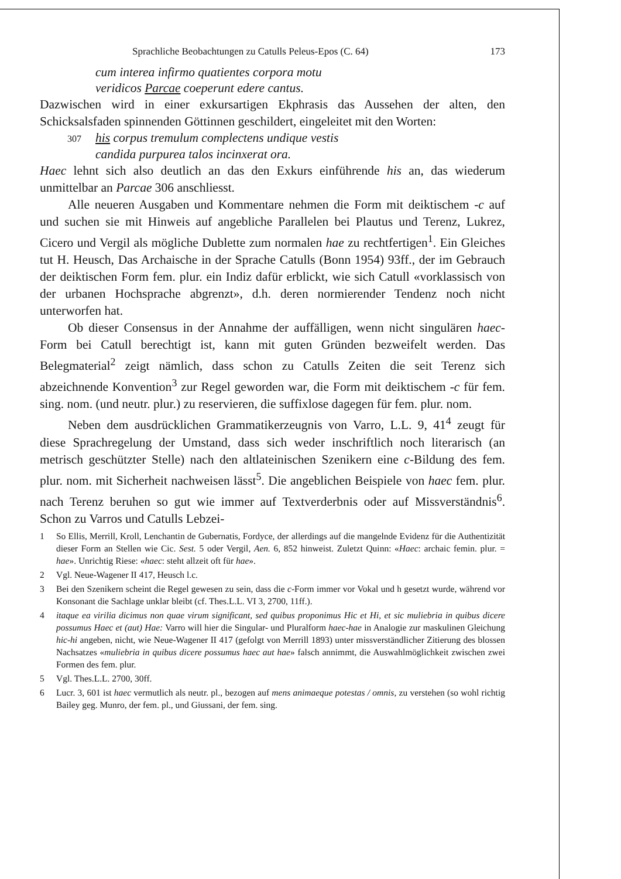Sprachliche Beobachtungen zu Catulls Peleus-Epos (C. 64) 173
cum interea infirmo quatientes corpora motu
veridicos Parcae coeperunt edere cantus.
Dazwischen wird in einer exkursartigen Ekphrasis das Aussehen der alten, den Schicksalsfaden spinnenden Göttinnen geschildert, eingeleitet mit den Worten:
307 his corpus tremulum complectens undique vestis
candida purpurea talos incinxerat ora.
Haec lehnt sich also deutlich an das den Exkurs einführende his an, das wiederum unmittelbar an Parcae 306 anschliesst.
Alle neueren Ausgaben und Kommentare nehmen die Form mit deiktischem -c auf und suchen sie mit Hinweis auf angebliche Parallelen bei Plautus und Terenz, Lukrez, Cicero und Vergil als mögliche Dublette zum normalen hae zu rechtfertigen<sup>1</sup>. Ein Gleiches tut H. Heusch, Das Archaische in der Sprache Catulls (Bonn 1954) 93ff., der im Gebrauch der deiktischen Form fem. plur. ein Indiz dafür erblickt, wie sich Catull «vorklassisch von der urbanen Hochsprache abgrenzt», d.h. deren normierender Tendenz noch nicht unterworfen hat.
Ob dieser Consensus in der Annahme der auffälligen, wenn nicht singulären haec-Form bei Catull berechtigt ist, kann mit guten Gründen bezweifelt werden. Das Belegmaterial<sup>2</sup> zeigt nämlich, dass schon zu Catulls Zeiten die seit Terenz sich abzeichnende Konvention<sup>3</sup> zur Regel geworden war, die Form mit deiktischem -c für fem. sing. nom. (und neutr. plur.) zu reservieren, die suffixlose dagegen für fem. plur. nom.
Neben dem ausdrücklichen Grammatikerzeugnis von Varro, L.L. 9, 41<sup>4</sup> zeugt für diese Sprachregelung der Umstand, dass sich weder inschriftlich noch literarisch (an metrisch geschützter Stelle) nach den altlateinischen Szenikern eine c-Bildung des fem. plur. nom. mit Sicherheit nachweisen lässt<sup>5</sup>. Die angeblichen Beispiele von haec fem. plur. nach Terenz beruhen so gut wie immer auf Textverderbnis oder auf Missverständnis<sup>6</sup>. Schon zu Varros und Catulls Lebzei-
1 So Ellis, Merrill, Kroll, Lenchantin de Gubernatis, Fordyce, der allerdings auf die mangelnde Evidenz für die Authentizität dieser Form an Stellen wie Cic. Sest. 5 oder Vergil, Aen. 6, 852 hinweist. Zuletzt Quinn: «Haec: archaic femin. plur. = hae». Unrichtig Riese: «haec: steht allzeit oft für hae».
2 Vgl. Neue-Wagener II 417, Heusch l.c.
3 Bei den Szenikern scheint die Regel gewesen zu sein, dass die c-Form immer vor Vokal und h gesetzt wurde, während vor Konsonant die Sachlage unklar bleibt (cf. Thes.L.L. VI 3, 2700, 11ff.).
4 itaque ea virilia dicimus non quae virum significant, sed quibus proponimus Hic et Hi, et sic muliebria in quibus dicere possumus Haec et (aut) Hae: Varro will hier die Singular- und Pluralform haec-hae in Analogie zur maskulinen Gleichung hic-hi angeben, nicht, wie Neue-Wagener II 417 (gefolgt von Merrill 1893) unter missverständlicher Zitierung des blossen Nachsatzes «muliebria in quibus dicere possumus haec aut hae» falsch annimmt, die Auswahlmöglichkeit zwischen zwei Formen des fem. plur.
5 Vgl. Thes.L.L. 2700, 30ff.
6 Lucr. 3, 601 ist haec vermutlich als neutr. pl., bezogen auf mens animaeque potestas / omnis, zu verstehen (so wohl richtig Bailey geg. Munro, der fem. pl., und Giussani, der fem. sing.